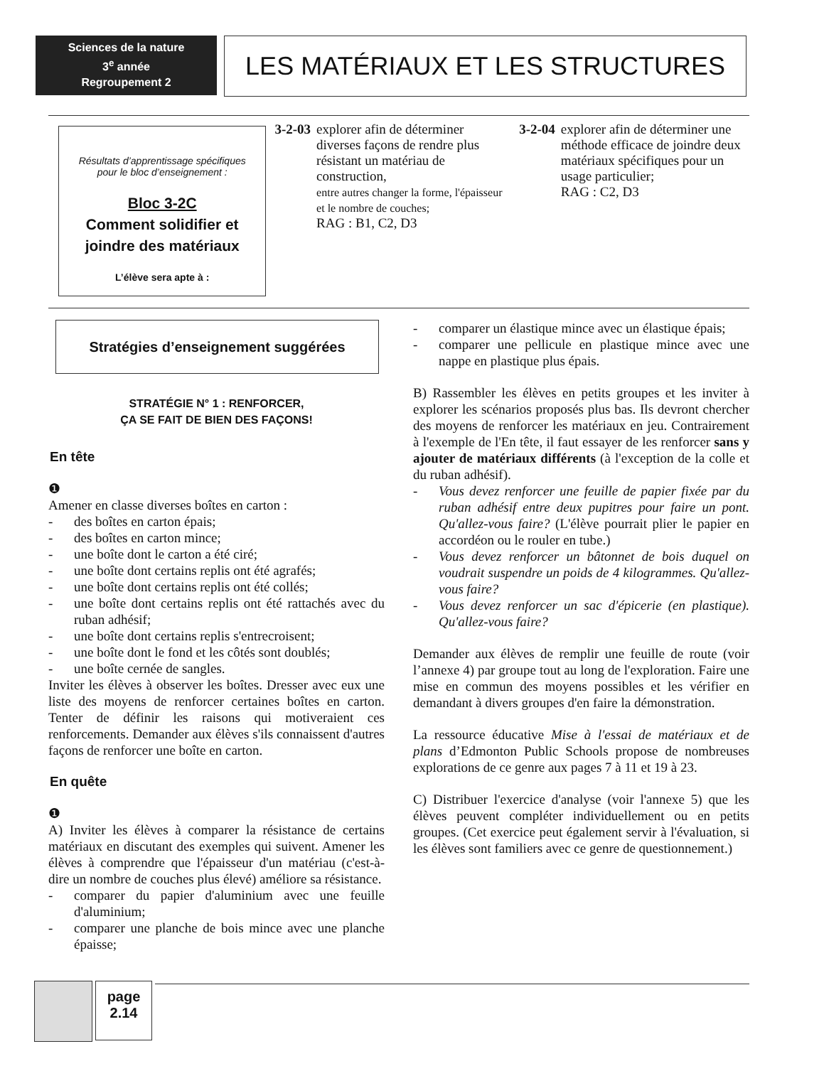Sciences de la nature
3<sup>e</sup> année
Regroupement 2
LES MATÉRIAUX ET LES STRUCTURES
Résultats d’apprentissage spécifiques
pour le bloc d’enseignement :
Bloc 3-2C
Comment solidifier et joindre des matériaux
L’élève sera apte à :
3-2-03 explorer afin de déterminer diverses façons de rendre plus résistant un matériau de construction,
entre autres changer la forme, l'épaisseur et le nombre de couches;
RAG : B1, C2, D3
3-2-04 explorer afin de déterminer une méthode efficace de joindre deux matériaux spécifiques pour un usage particulier;
RAG : C2, D3
Stratégies d’enseignement suggérées
STRATÉGIE N° 1 : RENFORCER,
ÇA SE FAIT DE BIEN DES FAÇONS!
En tête
❶
Amener en classe diverses boîtes en carton :
des boîtes en carton épais;
des boîtes en carton mince;
une boîte dont le carton a été ciré;
une boîte dont certains replis ont été agrafés;
une boîte dont certains replis ont été collés;
une boîte dont certains replis ont été rattachés avec du ruban adhésif;
une boîte dont certains replis s'entrecroisent;
une boîte dont le fond et les côtés sont doublés;
une boîte cernée de sangles.
Inviter les élèves à observer les boîtes. Dresser avec eux une liste des moyens de renforcer certaines boîtes en carton. Tenter de définir les raisons qui motiveraient ces renforcements. Demander aux élèves s'ils connaissent d'autres façons de renforcer une boîte en carton.
En quête
❶
A) Inviter les élèves à comparer la résistance de certains matériaux en discutant des exemples qui suivent. Amener les élèves à comprendre que l'épaisseur d'un matériau (c'est-à-dire un nombre de couches plus élevé) améliore sa résistance.
comparer du papier d'aluminium avec une feuille d'aluminium;
comparer une planche de bois mince avec une planche épaisse;
comparer un élastique mince avec un élastique épais;
comparer une pellicule en plastique mince avec une nappe en plastique plus épais.
B) Rassembler les élèves en petits groupes et les inviter à explorer les scénarios proposés plus bas. Ils devront chercher des moyens de renforcer les matériaux en jeu. Contrairement à l'exemple de l'En tête, il faut essayer de les renforcer sans y ajouter de matériaux différents (à l'exception de la colle et du ruban adhésif).
Vous devez renforcer une feuille de papier fixée par du ruban adhésif entre deux pupitres pour faire un pont. Qu'allez-vous faire? (L'élève pourrait plier le papier en accordéon ou le rouler en tube.)
Vous devez renforcer un bâtonnet de bois duquel on voudrait suspendre un poids de 4 kilogrammes. Qu'allez-vous faire?
Vous devez renforcer un sac d'épicerie (en plastique). Qu'allez-vous faire?
Demander aux élèves de remplir une feuille de route (voir l’annexe 4) par groupe tout au long de l'exploration. Faire une mise en commun des moyens possibles et les vérifier en demandant à divers groupes d'en faire la démonstration.
La ressource éducative Mise à l'essai de matériaux et de plans d’Edmonton Public Schools propose de nombreuses explorations de ce genre aux pages 7 à 11 et 19 à 23.
C) Distribuer l'exercice d'analyse (voir l'annexe 5) que les élèves peuvent compléter individuellement ou en petits groupes. (Cet exercice peut également servir à l'évaluation, si les élèves sont familiers avec ce genre de questionnement.)
page
2.14